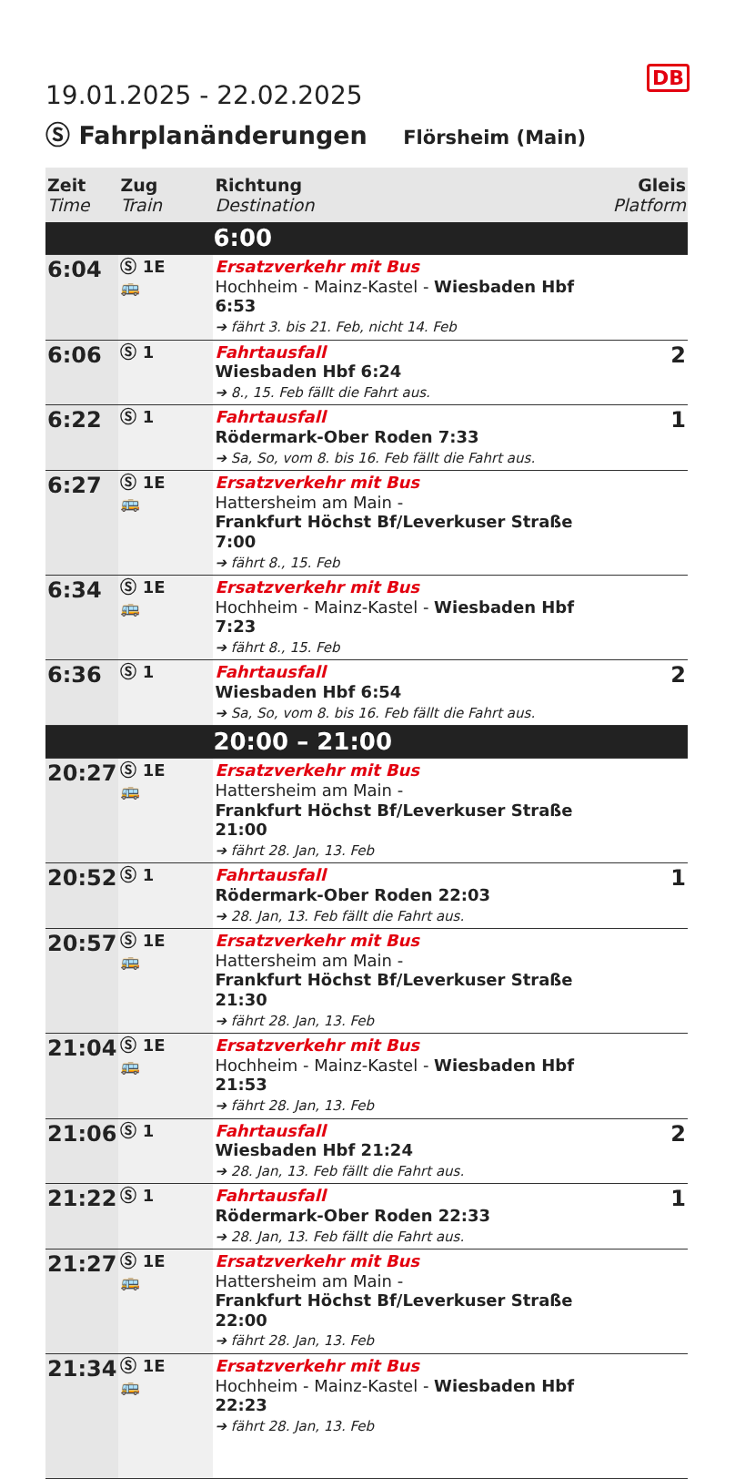DB
19.01.2025 - 22.02.2025
Ⓢ Fahrplanänderungen Flörsheim (Main)
| Zeit Time | Zug Train | Richtung Destination | Gleis Platform |
| --- | --- | --- | --- |
| | | 6:00 | |
| 6:04 | Ⓢ 1E 🚌 | Ersatzverkehr mit Bus Hochheim - Mainz-Kastel - Wiesbaden Hbf 6:53 ➔ fährt 3. bis 21. Feb, nicht 14. Feb | |
| 6:06 | Ⓢ 1 | Fahrtausfall Wiesbaden Hbf 6:24 ➔ 8., 15. Feb fällt die Fahrt aus. | 2 |
| 6:22 | Ⓢ 1 | Fahrtausfall Rödermark-Ober Roden 7:33 ➔ Sa, So, vom 8. bis 16. Feb fällt die Fahrt aus. | 1 |
| 6:27 | Ⓢ 1E 🚌 | Ersatzverkehr mit Bus Hattersheim am Main - Frankfurt Höchst Bf/Leverkuser Straße 7:00 ➔ fährt 8., 15. Feb | |
| 6:34 | Ⓢ 1E 🚌 | Ersatzverkehr mit Bus Hochheim - Mainz-Kastel - Wiesbaden Hbf 7:23 ➔ fährt 8., 15. Feb | |
| 6:36 | Ⓢ 1 | Fahrtausfall Wiesbaden Hbf 6:54 ➔ Sa, So, vom 8. bis 16. Feb fällt die Fahrt aus. | 2 |
| | | 20:00 – 21:00 | |
| 20:27 | Ⓢ 1E 🚌 | Ersatzverkehr mit Bus Hattersheim am Main - Frankfurt Höchst Bf/Leverkuser Straße 21:00 ➔ fährt 28. Jan, 13. Feb | |
| 20:52 | Ⓢ 1 | Fahrtausfall Rödermark-Ober Roden 22:03 ➔ 28. Jan, 13. Feb fällt die Fahrt aus. | 1 |
| 20:57 | Ⓢ 1E 🚌 | Ersatzverkehr mit Bus Hattersheim am Main - Frankfurt Höchst Bf/Leverkuser Straße 21:30 ➔ fährt 28. Jan, 13. Feb | |
| 21:04 | Ⓢ 1E 🚌 | Ersatzverkehr mit Bus Hochheim - Mainz-Kastel - Wiesbaden Hbf 21:53 ➔ fährt 28. Jan, 13. Feb | |
| 21:06 | Ⓢ 1 | Fahrtausfall Wiesbaden Hbf 21:24 ➔ 28. Jan, 13. Feb fällt die Fahrt aus. | 2 |
| 21:22 | Ⓢ 1 | Fahrtausfall Rödermark-Ober Roden 22:33 ➔ 28. Jan, 13. Feb fällt die Fahrt aus. | 1 |
| 21:27 | Ⓢ 1E 🚌 | Ersatzverkehr mit Bus Hattersheim am Main - Frankfurt Höchst Bf/Leverkuser Straße 22:00 ➔ fährt 28. Jan, 13. Feb | |
| 21:34 | Ⓢ 1E 🚌 | Ersatzverkehr mit Bus Hochheim - Mainz-Kastel - Wiesbaden Hbf 22:23 ➔ fährt 28. Jan, 13. Feb | |